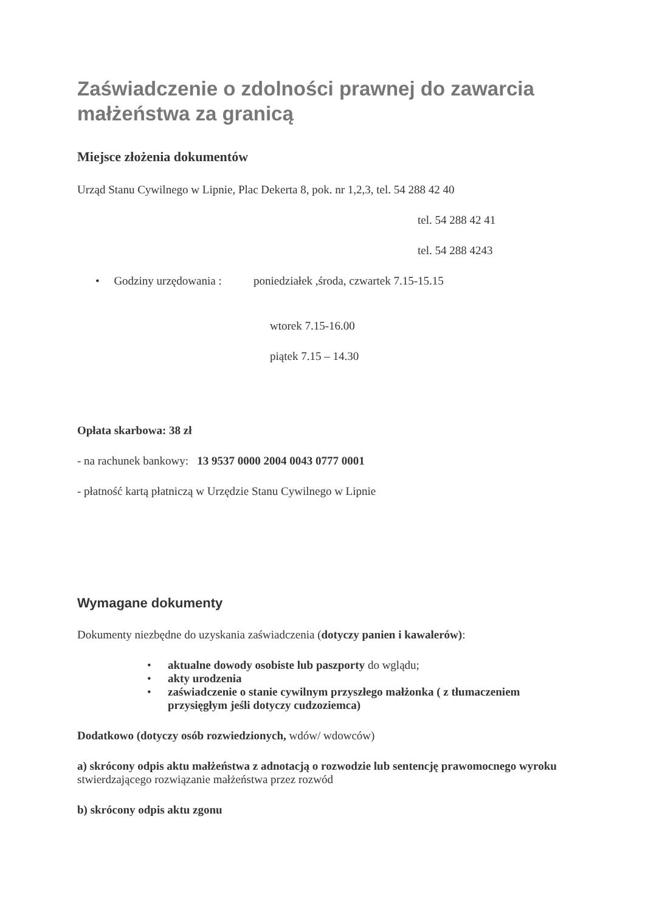Zaświadczenie o zdolności prawnej do zawarcia małżeństwa za granicą
Miejsce złożenia dokumentów
Urząd Stanu Cywilnego w Lipnie, Plac Dekerta 8, pok. nr 1,2,3, tel. 54 288 42 40
tel. 54 288 42 41
tel. 54 288 4243
• Godziny urzędowania : poniedziałek ,środa, czwartek 7.15-15.15
wtorek 7.15-16.00
piątek 7.15 – 14.30
Opłata skarbowa: 38 zł
- na rachunek bankowy: 13 9537 0000 2004 0043 0777 0001
- płatność kartą płatniczą w Urzędzie Stanu Cywilnego w Lipnie
Wymagane dokumenty
Dokumenty niezbędne do uzyskania zaświadczenia (dotyczy panien i kawalerów):
• aktualne dowody osobiste lub paszporty do wglądu;
• akty urodzenia
• zaświadczenie o stanie cywilnym przyszłego małżonka ( z tłumaczeniem przysięgłym jeśli dotyczy cudzoziemca)
Dodatkowo (dotyczy osób rozwiedzionych, wdów/ wdowców)
a) skrócony odpis aktu małżeństwa z adnotacją o rozwodzie lub sentencję prawomocnego wyroku stwierdzającego rozwiązanie małżeństwa przez rozwód
b) skrócony odpis aktu zgonu